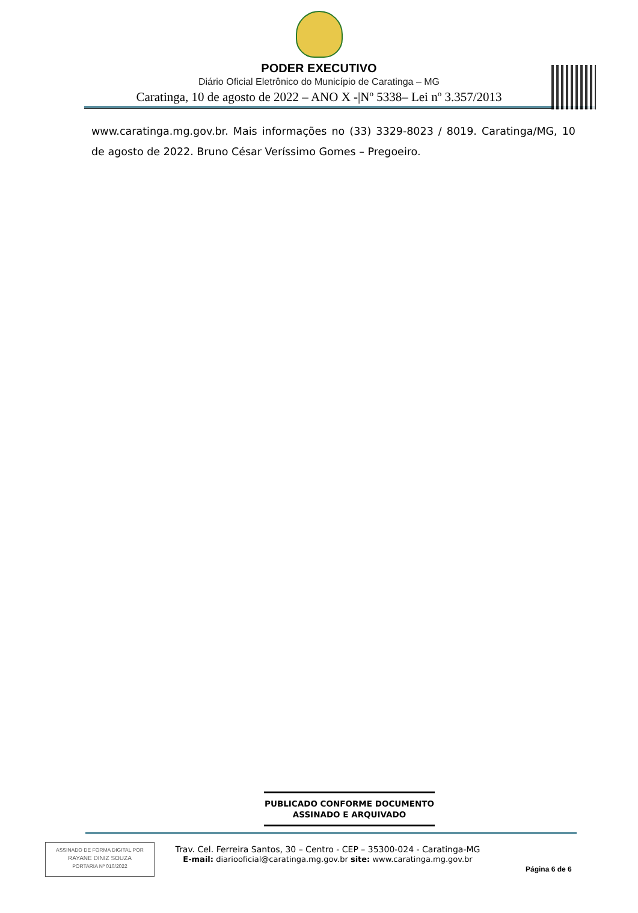PODER EXECUTIVO
Diário Oficial Eletrônico do Município de Caratinga – MG
Caratinga, 10 de agosto de 2022 – ANO X -|Nº 5338– Lei nº 3.357/2013
www.caratinga.mg.gov.br. Mais informações no (33) 3329-8023 / 8019. Caratinga/MG, 10 de agosto de 2022. Bruno César Veríssimo Gomes – Pregoeiro.
PUBLICADO CONFORME DOCUMENTO
ASSINADO E ARQUIVADO
ASSINADO DE FORMA DIGITAL POR
RAYANE DINIZ SOUZA
PORTARIA Nº 010/2022
Trav. Cel. Ferreira Santos, 30 – Centro - CEP – 35300-024 - Caratinga-MG
E-mail: diariooficial@caratinga.mg.gov.br site: www.caratinga.mg.gov.br
Página 6 de 6